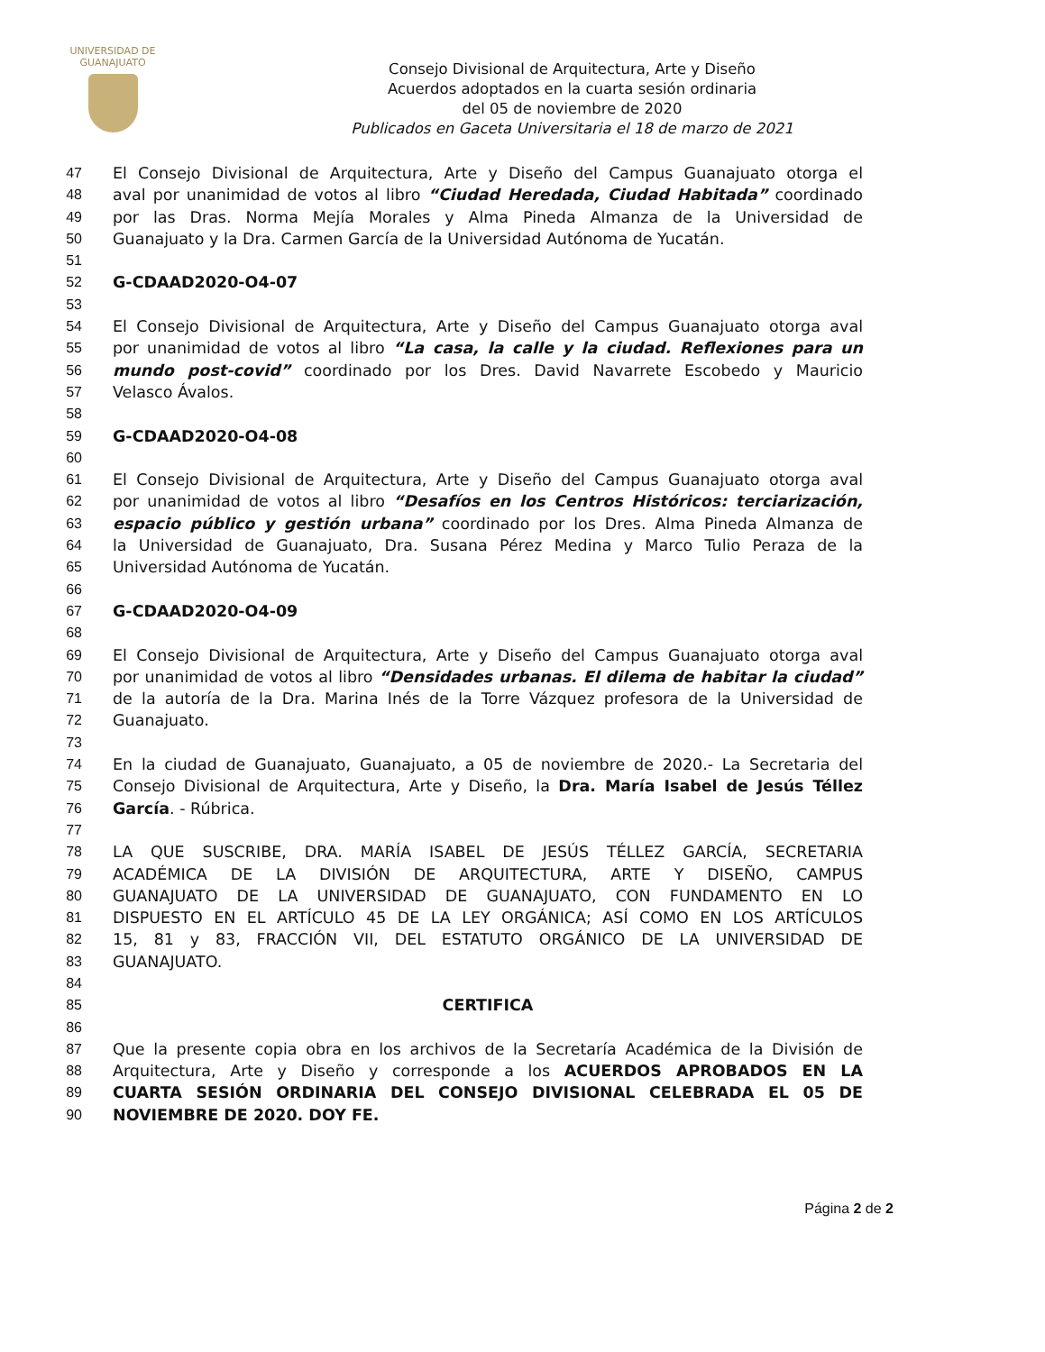UNIVERSIDAD DE
GUANAJUATO
Consejo Divisional de Arquitectura, Arte y Diseño
Acuerdos adoptados en la cuarta sesión ordinaria
del 05 de noviembre de 2020
Publicados en Gaceta Universitaria el 18 de marzo de 2021
47 El Consejo Divisional de Arquitectura, Arte y Diseño del Campus Guanajuato otorga el
48 aval por unanimidad de votos al libro “Ciudad Heredada, Ciudad Habitada” coordinado
49 por las Dras. Norma Mejía Morales y Alma Pineda Almanza de la Universidad de
50 Guanajuato y la Dra. Carmen García de la Universidad Autónoma de Yucatán.
51
52 G-CDAAD2020-O4-07
53
54 El Consejo Divisional de Arquitectura, Arte y Diseño del Campus Guanajuato otorga aval
55 por unanimidad de votos al libro “La casa, la calle y la ciudad. Reflexiones para un
56 mundo post-covid” coordinado por los Dres. David Navarrete Escobedo y Mauricio
57 Velasco Ávalos.
58
59 G-CDAAD2020-O4-08
60
61 El Consejo Divisional de Arquitectura, Arte y Diseño del Campus Guanajuato otorga aval
62 por unanimidad de votos al libro “Desafíos en los Centros Históricos: terciarización,
63 espacio público y gestión urbana” coordinado por los Dres. Alma Pineda Almanza de
64 la Universidad de Guanajuato, Dra. Susana Pérez Medina y Marco Tulio Peraza de la
65 Universidad Autónoma de Yucatán.
66
67 G-CDAAD2020-O4-09
68
69 El Consejo Divisional de Arquitectura, Arte y Diseño del Campus Guanajuato otorga aval
70 por unanimidad de votos al libro “Densidades urbanas. El dilema de habitar la ciudad”
71 de la autoría de la Dra. Marina Inés de la Torre Vázquez profesora de la Universidad de
72 Guanajuato.
73
74 En la ciudad de Guanajuato, Guanajuato, a 05 de noviembre de 2020.- La Secretaria del
75 Consejo Divisional de Arquitectura, Arte y Diseño, la Dra. María Isabel de Jesús Téllez
76 García. - Rúbrica.
77
78 LA QUE SUSCRIBE, DRA. MARÍA ISABEL DE JESÚS TÉLLEZ GARCÍA, SECRETARIA
79 ACADÉMICA DE LA DIVISIÓN DE ARQUITECTURA, ARTE Y DISEÑO, CAMPUS
80 GUANAJUATO DE LA UNIVERSIDAD DE GUANAJUATO, CON FUNDAMENTO EN LO
81 DISPUESTO EN EL ARTÍCULO 45 DE LA LEY ORGÁNICA; ASÍ COMO EN LOS ARTÍCULOS
82 15, 81 y 83, FRACCIÓN VII, DEL ESTATUTO ORGÁNICO DE LA UNIVERSIDAD DE
83 GUANAJUATO.
84
85 CERTIFICA
86
87 Que la presente copia obra en los archivos de la Secretaría Académica de la División de
88 Arquitectura, Arte y Diseño y corresponde a los ACUERDOS APROBADOS EN LA
89 CUARTA SESIÓN ORDINARIA DEL CONSEJO DIVISIONAL CELEBRADA EL 05 DE
90 NOVIEMBRE DE 2020. DOY FE.
Página 2 de 2